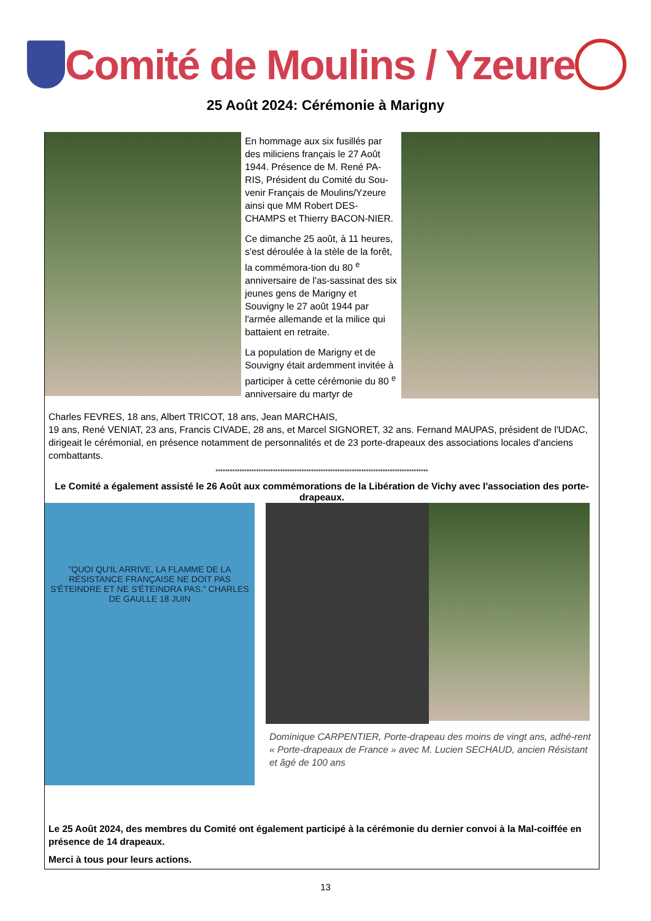Comité de Moulins / Yzeure
25 Août 2024: Cérémonie à Marigny
En hommage aux six fusillés par des miliciens français le 27 Août 1944. Présence de M. René PA-RIS, Président du Comité du Sou-venir Français de Moulins/Yzeure ainsi que MM Robert DES-CHAMPS et Thierry BACON-NIER.
Ce dimanche 25 août, à 11 heures, s'est déroulée à la stèle de la forêt, la commémora-tion du 80 <sup>e</sup> anniversaire de l'as-sassinat des six jeunes gens de Marigny et Souvigny le 27 août 1944 par l'armée allemande et la milice qui battaient en retraite.
La population de Marigny et de Souvigny était ardemment invitée à participer à cette cérémonie du 80 <sup>e</sup> anniversaire du martyr de
Charles FEVRES, 18 ans, Albert TRICOT, 18 ans, Jean MARCHAIS,
19 ans, René VENIAT, 23 ans, Francis CIVADE, 28 ans, et Marcel SIGNORET, 32 ans. Fernand MAUPAS, président de l'UDAC, dirigeait le cérémonial, en présence notamment de personnalités et de 23 porte-drapeaux des associations locales d'anciens combattants.
*****************************************************************************************
Le Comité a également assisté le 26 Août aux commémorations de la Libération de Vichy avec l'association des porte-drapeaux.
"QUOI QU'IL ARRIVE, LA FLAMME DE LA RÉSISTANCE FRANÇAISE NE DOIT PAS S'ÉTEINDRE ET NE S'ÉTEINDRA PAS." CHARLES DE GAULLE 18 JUIN
Dominique CARPENTIER, Porte-drapeau des moins de vingt ans, adhé-rent « Porte-drapeaux de France » avec M. Lucien SECHAUD, ancien Résistant et âgé de 100 ans
Le 25 Août 2024, des membres du Comité ont également participé à la cérémonie du dernier convoi à la Mal-coiffée en présence de 14 drapeaux.
Merci à tous pour leurs actions.
13